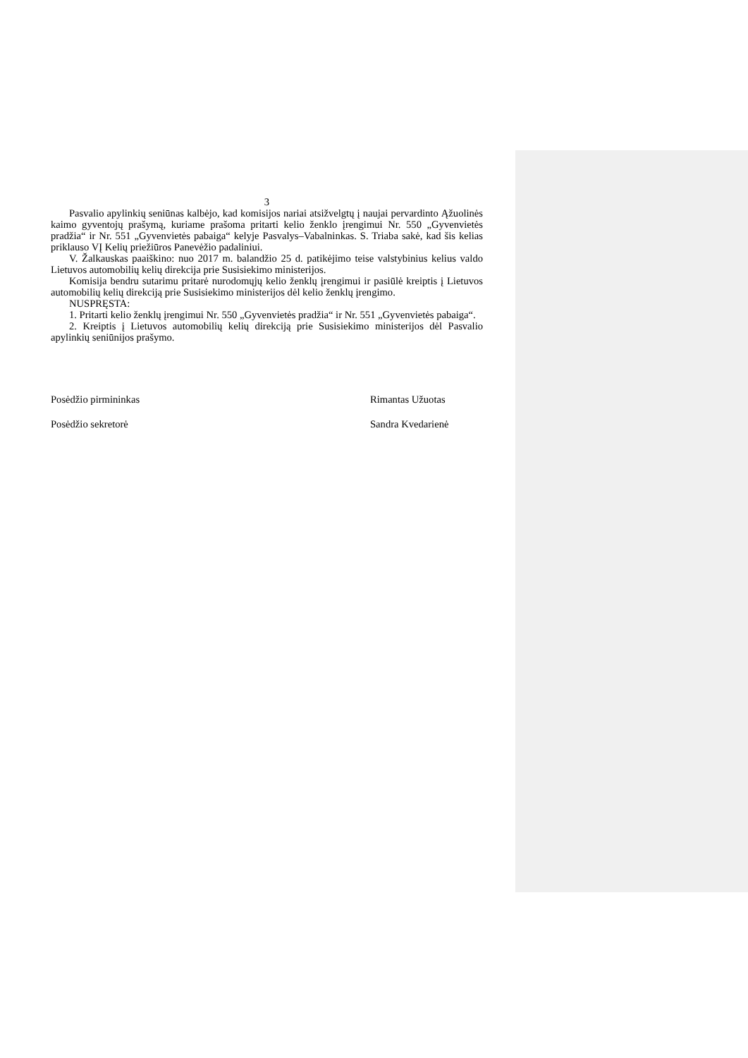3
Pasvalio apylinkių seniūnas kalbėjo, kad komisijos nariai atsižvelgtų į naujai pervardinto Ąžuolinės kaimo gyventojų prašymą, kuriame prašoma pritarti kelio ženklo įrengimui Nr. 550 „Gyvenvietės pradžia“ ir Nr. 551 „Gyvenvietės pabaiga“ kelyje Pasvalys–Vabalninkas. S. Triaba sakė, kad šis kelias priklauso VĮ Kelių priežiūros Panevėžio padaliniui.
V. Žalkauskas paaiškino: nuo 2017 m. balandžio 25 d. patikėjimo teise valstybinius kelius valdo Lietuvos automobilių kelių direkcija prie Susisiekimo ministerijos.
Komisija bendru sutarimu pritarė nurodomųjų kelio ženklų įrengimui ir pasiūlė kreiptis į Lietuvos automobilių kelių direkciją prie Susisiekimo ministerijos dėl kelio ženklų įrengimo.
NUSPRĘSTA:
1. Pritarti kelio ženklų įrengimui Nr. 550 „Gyvenvietės pradžia“ ir Nr. 551 „Gyvenvietės pabaiga“.
2. Kreiptis į Lietuvos automobilių kelių direkciją prie Susisiekimo ministerijos dėl Pasvalio apylinkių seniūnijos prašymo.
Posėdžio pirmininkas Rimantas Užuotas
Posėdžio sekretorė Sandra Kvedarienė